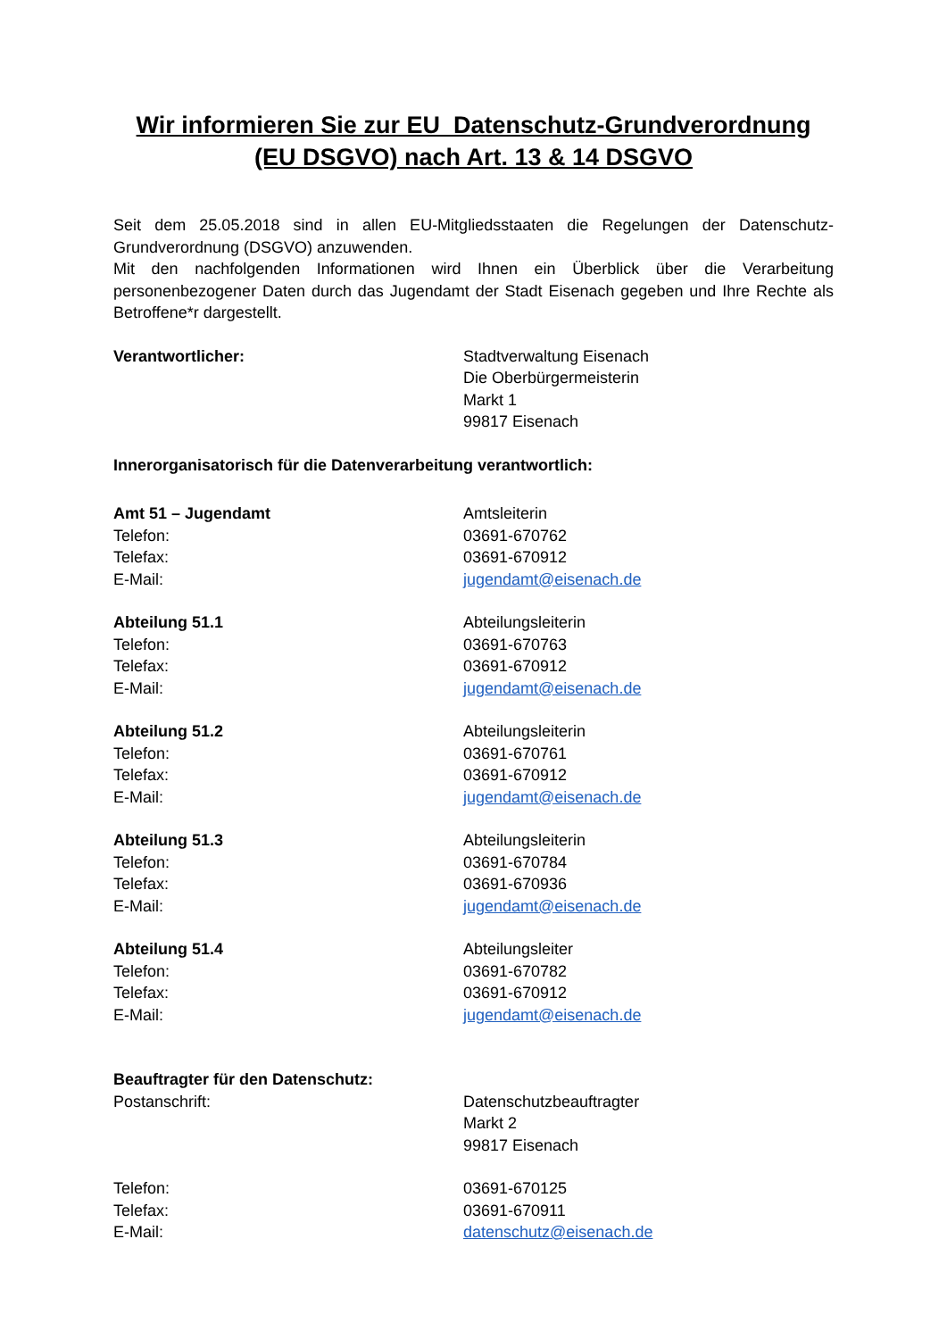Wir informieren Sie zur EU Datenschutz-Grundverordnung
(EU DSGVO) nach Art. 13 & 14 DSGVO
Seit dem 25.05.2018 sind in allen EU-Mitgliedsstaaten die Regelungen der Datenschutz-Grundverordnung (DSGVO) anzuwenden.
Mit den nachfolgenden Informationen wird Ihnen ein Überblick über die Verarbeitung personenbezogener Daten durch das Jugendamt der Stadt Eisenach gegeben und Ihre Rechte als Betroffene*r dargestellt.
Verantwortlicher: Stadtverwaltung Eisenach
Die Oberbürgermeisterin
Markt 1
99817 Eisenach
Innerorganisatorisch für die Datenverarbeitung verantwortlich:
Amt 51 – Jugendamt
Telefon:
Telefax:
E-Mail:
Amtsleiterin
03691-670762
03691-670912
jugendamt@eisenach.de
Abteilung 51.1
Telefon:
Telefax:
E-Mail:
Abteilungsleiterin
03691-670763
03691-670912
jugendamt@eisenach.de
Abteilung 51.2
Telefon:
Telefax:
E-Mail:
Abteilungsleiterin
03691-670761
03691-670912
jugendamt@eisenach.de
Abteilung 51.3
Telefon:
Telefax:
E-Mail:
Abteilungsleiterin
03691-670784
03691-670936
jugendamt@eisenach.de
Abteilung 51.4
Telefon:
Telefax:
E-Mail:
Abteilungsleiter
03691-670782
03691-670912
jugendamt@eisenach.de
Beauftragter für den Datenschutz:
Postanschrift: Datenschutzbeauftragter
Markt 2
99817 Eisenach
Telefon:
Telefax:
E-Mail:
03691-670125
03691-670911
datenschutz@eisenach.de